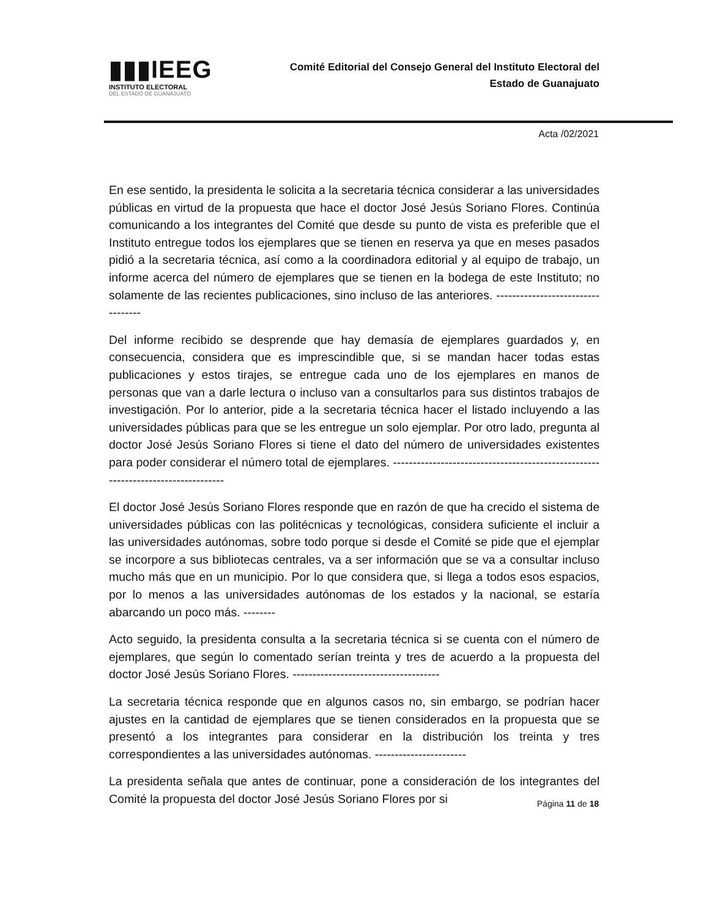▮▮▮IEEG
INSTITUTO ELECTORAL
DEL ESTADO DE GUANAJUATO
Comité Editorial del Consejo General del Instituto Electoral del
Estado de Guanajuato
Acta /02/2021
En ese sentido, la presidenta le solicita a la secretaria técnica considerar a las universidades públicas en virtud de la propuesta que hace el doctor José Jesús Soriano Flores. Continúa comunicando a los integrantes del Comité que desde su punto de vista es preferible que el Instituto entregue todos los ejemplares que se tienen en reserva ya que en meses pasados pidió a la secretaria técnica, así como a la coordinadora editorial y al equipo de trabajo, un informe acerca del número de ejemplares que se tienen en la bodega de este Instituto; no solamente de las recientes publicaciones, sino incluso de las anteriores. ----------------------------------
Del informe recibido se desprende que hay demasía de ejemplares guardados y, en consecuencia, considera que es imprescindible que, si se mandan hacer todas estas publicaciones y estos tirajes, se entregue cada uno de los ejemplares en manos de personas que van a darle lectura o incluso van a consultarlos para sus distintos trabajos de investigación. Por lo anterior, pide a la secretaria técnica hacer el listado incluyendo a las universidades públicas para que se les entregue un solo ejemplar. Por otro lado, pregunta al doctor José Jesús Soriano Flores si tiene el dato del número de universidades existentes para poder considerar el número total de ejemplares. ---------------------------------------------------------------------------------
El doctor José Jesús Soriano Flores responde que en razón de que ha crecido el sistema de universidades públicas con las politécnicas y tecnológicas, considera suficiente el incluir a las universidades autónomas, sobre todo porque si desde el Comité se pide que el ejemplar se incorpore a sus bibliotecas centrales, va a ser información que se va a consultar incluso mucho más que en un municipio. Por lo que considera que, si llega a todos esos espacios, por lo menos a las universidades autónomas de los estados y la nacional, se estaría abarcando un poco más. --------
Acto seguido, la presidenta consulta a la secretaria técnica si se cuenta con el número de ejemplares, que según lo comentado serían treinta y tres de acuerdo a la propuesta del doctor José Jesús Soriano Flores. -------------------------------------
La secretaria técnica responde que en algunos casos no, sin embargo, se podrían hacer ajustes en la cantidad de ejemplares que se tienen considerados en la propuesta que se presentó a los integrantes para considerar en la distribución los treinta y tres correspondientes a las universidades autónomas. -----------------------
La presidenta señala que antes de continuar, pone a consideración de los integrantes del Comité la propuesta del doctor José Jesús Soriano Flores por si
Página 11 de 18